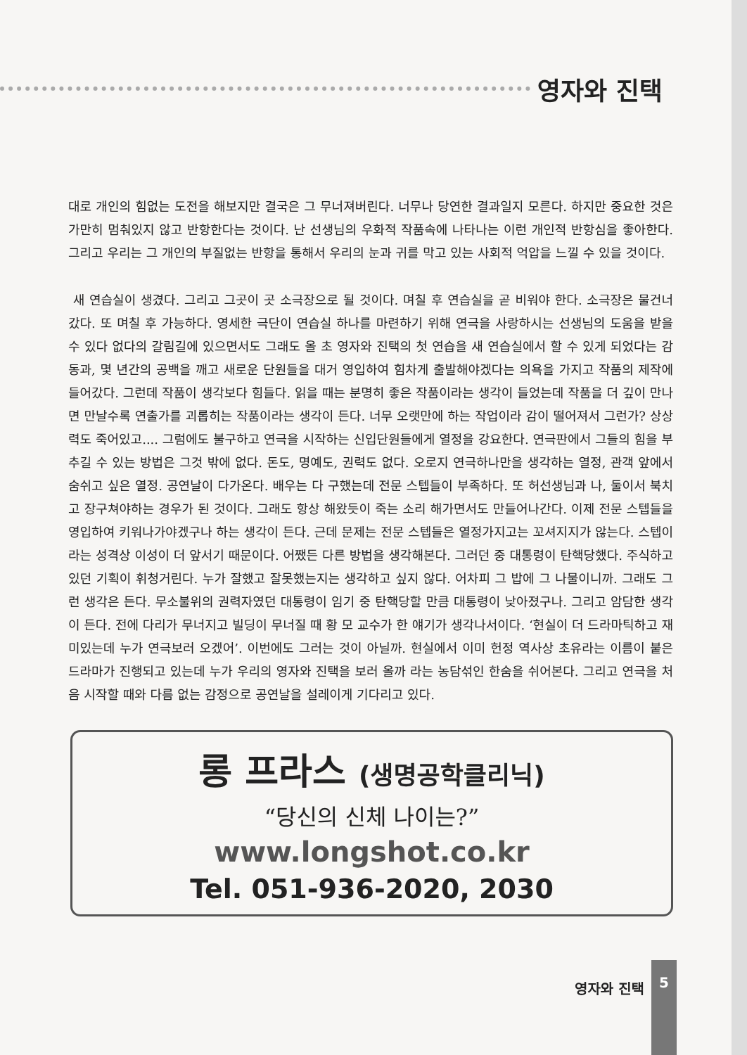영자와 진택
대로 개인의 힘없는 도전을 해보지만 결국은 그 무너져버린다. 너무나 당연한 결과일지 모른다. 하지만 중요한 것은 가만히 멈춰있지 않고 반항한다는 것이다. 난 선생님의 우화적 작품속에 나타나는 이런 개인적 반항심을 좋아한다. 그리고 우리는 그 개인의 부질없는 반항을 통해서 우리의 눈과 귀를 막고 있는 사회적 억압을 느낄 수 있을 것이다.
새 연습실이 생겼다. 그리고 그곳이 곳 소극장으로 될 것이다. 며칠 후 연습실을 곧 비워야 한다. 소극장은 물건너 갔다. 또 며칠 후 가능하다. 영세한 극단이 연습실 하나를 마련하기 위해 연극을 사랑하시는 선생님의 도움을 받을 수 있다 없다의 갈림길에 있으면서도 그래도 올 초 영자와 진택의 첫 연습을 새 연습실에서 할 수 있게 되었다는 감동과, 몇 년간의 공백을 깨고 새로운 단원들을 대거 영입하여 힘차게 출발해야겠다는 의욕을 가지고 작품의 제작에 들어갔다. 그런데 작품이 생각보다 힘들다. 읽을 때는 분명히 좋은 작품이라는 생각이 들었는데 작품을 더 깊이 만나면 만날수록 연출가를 괴롭히는 작품이라는 생각이 든다. 너무 오랫만에 하는 작업이라 감이 떨어져서 그런가? 상상력도 죽어있고.... 그럼에도 불구하고 연극을 시작하는 신입단원들에게 열정을 강요한다. 연극판에서 그들의 힘을 부추길 수 있는 방법은 그것 밖에 없다. 돈도, 명예도, 권력도 없다. 오로지 연극하나만을 생각하는 열정, 관객 앞에서 숨쉬고 싶은 열정. 공연날이 다가온다. 배우는 다 구했는데 전문 스텝들이 부족하다. 또 허선생님과 나, 둘이서 북치고 장구쳐야하는 경우가 된 것이다. 그래도 항상 해왔듯이 죽는 소리 해가면서도 만들어나간다. 이제 전문 스텝들을 영입하여 키워나가야겠구나 하는 생각이 든다. 근데 문제는 전문 스텝들은 열정가지고는 꼬셔지지가 않는다. 스텝이라는 성격상 이성이 더 앞서기 때문이다. 어쨌든 다른 방법을 생각해본다. 그러던 중 대통령이 탄핵당했다. 주식하고 있던 기획이 휘청거린다. 누가 잘했고 잘못했는지는 생각하고 싶지 않다. 어차피 그 밥에 그 나물이니까. 그래도 그런 생각은 든다. 무소불위의 권력자였던 대통령이 임기 중 탄핵당할 만큼 대통령이 낮아졌구나. 그리고 암담한 생각이 든다. 전에 다리가 무너지고 빌딩이 무너질 때 황 모 교수가 한 얘기가 생각나서이다. ‘현실이 더 드라마틱하고 재미있는데 누가 연극보러 오겠어’. 이번에도 그러는 것이 아닐까. 현실에서 이미 헌정 역사상 초유라는 이름이 붙은 드라마가 진행되고 있는데 누가 우리의 영자와 진택을 보러 올까 라는 농담섞인 한숨을 쉬어본다. 그리고 연극을 처음 시작할 때와 다름 없는 감정으로 공연날을 설레이게 기다리고 있다.
롱 프라스 (생명공학클리닉)
“당신의 신체 나이는?”
www.longshot.co.kr
Tel. 051-936-2020, 2030
영자와 진택
5